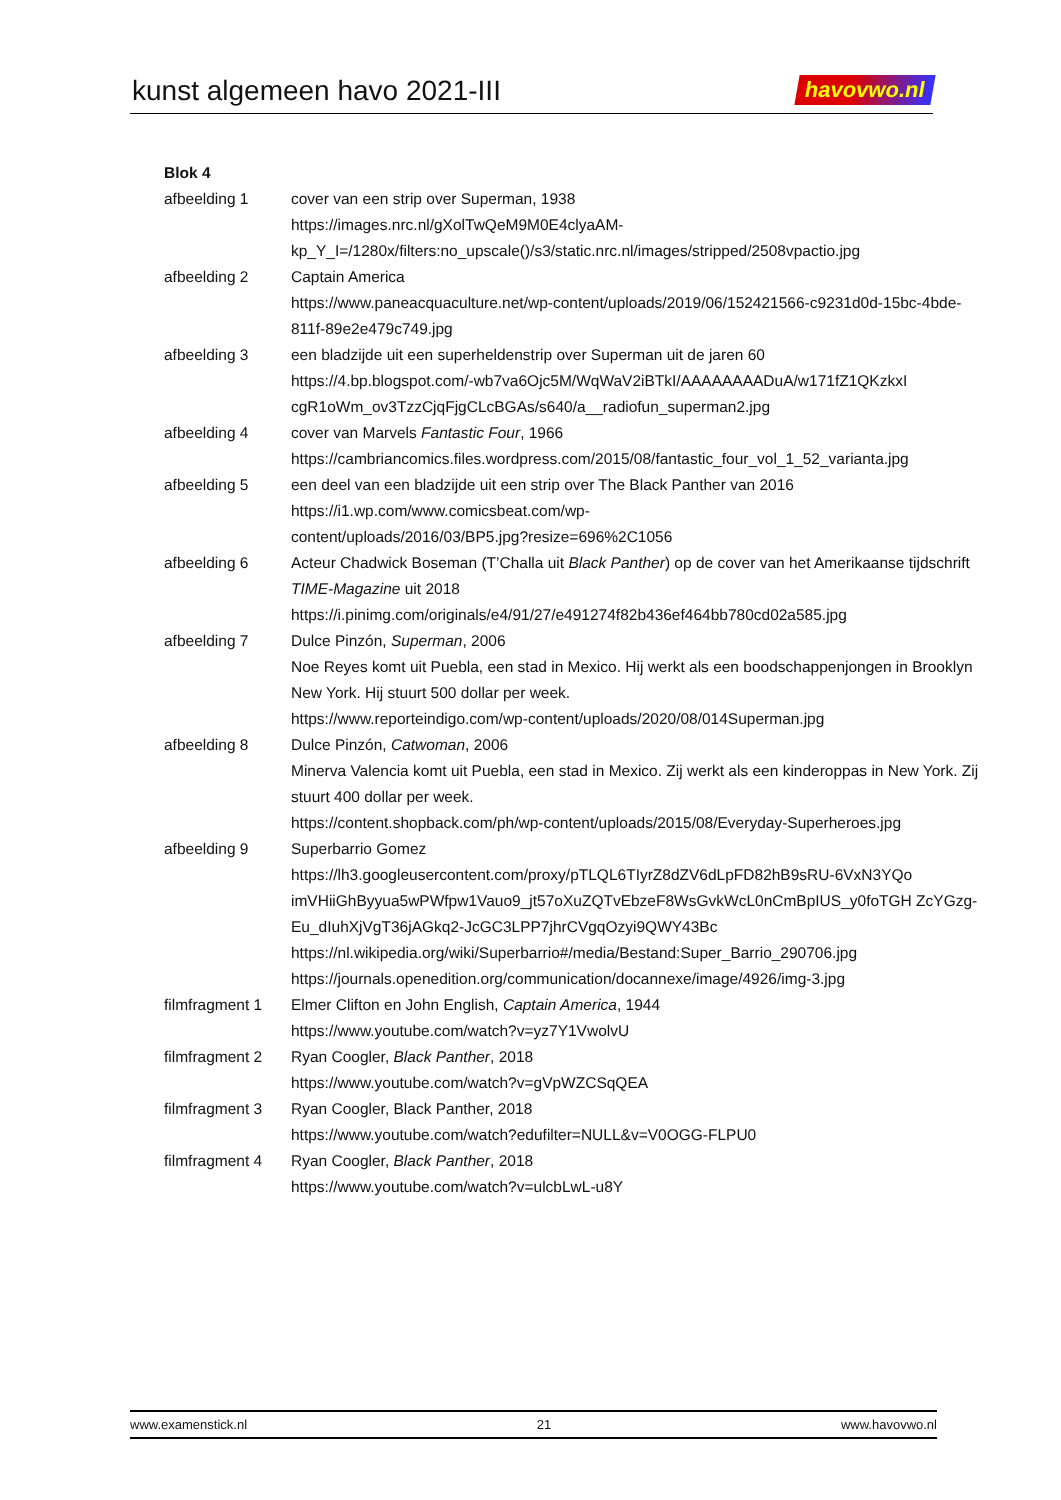kunst algemeen havo 2021-III
havovwo.nl
Blok 4
afbeelding 1 cover van een strip over Superman, 1938
https://images.nrc.nl/gXolTwQeM9M0E4clyaAM-
kp_Y_I=/1280x/filters:no_upscale()/s3/static.nrc.nl/images/stripped/2508vpactio.jpg
afbeelding 2 Captain America
https://www.paneacquaculture.net/wp-content/uploads/2019/06/152421566-c9231d0d-15bc-4bde-811f-89e2e479c749.jpg
afbeelding 3 een bladzijde uit een superheldenstrip over Superman uit de jaren 60
https://4.bp.blogspot.com/-wb7va6Ojc5M/WqWaV2iBTkI/AAAAAAAADuA/w171fZ1QKzkxI cgR1oWm_ov3TzzCjqFjgCLcBGAs/s640/a__radiofun_superman2.jpg
afbeelding 4 cover van Marvels Fantastic Four, 1966
https://cambriancomics.files.wordpress.com/2015/08/fantastic_four_vol_1_52_varianta.jpg
afbeelding 5 een deel van een bladzijde uit een strip over The Black Panther van 2016
https://i1.wp.com/www.comicsbeat.com/wp-
content/uploads/2016/03/BP5.jpg?resize=696%2C1056
afbeelding 6 Acteur Chadwick Boseman (T’Challa uit Black Panther) op de cover van het Amerikaanse tijdschrift TIME-Magazine uit 2018
https://i.pinimg.com/originals/e4/91/27/e491274f82b436ef464bb780cd02a585.jpg
afbeelding 7 Dulce Pinzón, Superman, 2006
Noe Reyes komt uit Puebla, een stad in Mexico. Hij werkt als een boodschappenjongen in Brooklyn New York. Hij stuurt 500 dollar per week.
https://www.reporteindigo.com/wp-content/uploads/2020/08/014Superman.jpg
afbeelding 8 Dulce Pinzón, Catwoman, 2006
Minerva Valencia komt uit Puebla, een stad in Mexico. Zij werkt als een kinderoppas in New York. Zij stuurt 400 dollar per week.
https://content.shopback.com/ph/wp-content/uploads/2015/08/Everyday-Superheroes.jpg
afbeelding 9 Superbarrio Gomez
https://lh3.googleusercontent.com/proxy/pTLQL6TIyrZ8dZV6dLpFD82hB9sRU-6VxN3YQo imVHiiGhByyua5wPWfpw1Vauo9_jt57oXuZQTvEbzeF8WsGvkWcL0nCmBpIUS_y0foTGH ZcYGzg-Eu_dIuhXjVgT36jAGkq2-JcGC3LPP7jhrCVgqOzyi9QWY43Bc
https://nl.wikipedia.org/wiki/Superbarrio#/media/Bestand:Super_Barrio_290706.jpg
https://journals.openedition.org/communication/docannexe/image/4926/img-3.jpg
filmfragment 1
Elmer Clifton en John English, Captain America, 1944
https://www.youtube.com/watch?v=yz7Y1VwolvU
filmfragment 2
Ryan Coogler, Black Panther, 2018
https://www.youtube.com/watch?v=gVpWZCSqQEA
filmfragment 3
Ryan Coogler, Black Panther, 2018
https://www.youtube.com/watch?edufilter=NULL&v=V0OGG-FLPU0
filmfragment 4
Ryan Coogler, Black Panther, 2018
https://www.youtube.com/watch?v=ulcbLwL-u8Y
www.examenstick.nl 21 www.havovwo.nl